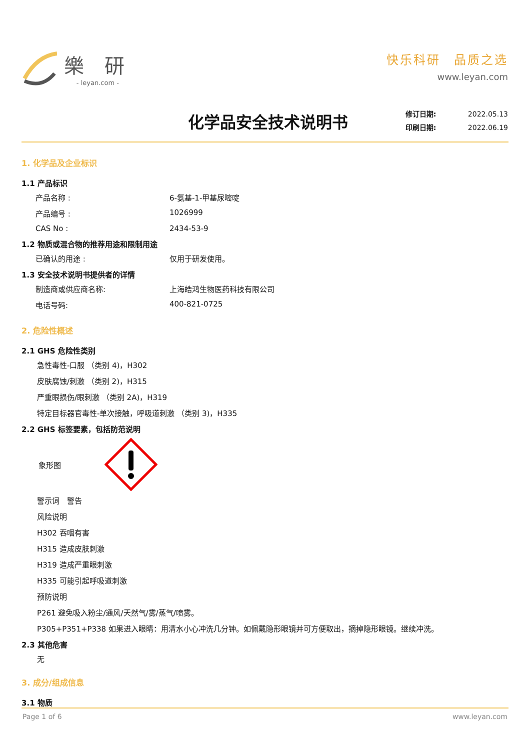樂 研
- leyan.com -
快乐科研　品质之选
www.leyan.com
化学品安全技术说明书
修订日期: 2022.05.13
印刷日期: 2022.06.19
1. 化学品及企业标识
1.1 产品标识
产品名称 : 6-氨基-1-甲基尿嘧啶
产品编号 : 1026999
CAS No : 2434-53-9
1.2 物质或混合物的推荐用途和限制用途
已确认的用途 : 仅用于研发使用。
1.3 安全技术说明书提供者的详情
制造商或供应商名称: 上海皓鸿生物医药科技有限公司
电话号码: 400-821-0725
2. 危险性概述
2.1 GHS 危险性类别
急性毒性-口服 （类别 4)，H302
皮肤腐蚀/刺激 （类别 2)，H315
严重眼损伤/眼刺激 （类别 2A)，H319
特定目标器官毒性-单次接触，呼吸道刺激 （类别 3)，H335
2.2 GHS 标签要素，包括防范说明
象形图
警示词　警告
风险说明
H302 吞咽有害
H315 造成皮肤刺激
H319 造成严重眼刺激
H335 可能引起呼吸道刺激
预防说明
P261 避免吸入粉尘/通风/天然气/雾/蒸气/喷雾。
P305+P351+P338 如果进入眼睛：用清水小心冲洗几分钟。如佩戴隐形眼镜并可方便取出，摘掉隐形眼镜。继续冲洗。
2.3 其他危害
无
3. 成分/组成信息
3.1 物质
Page 1 of 6 www.leyan.com